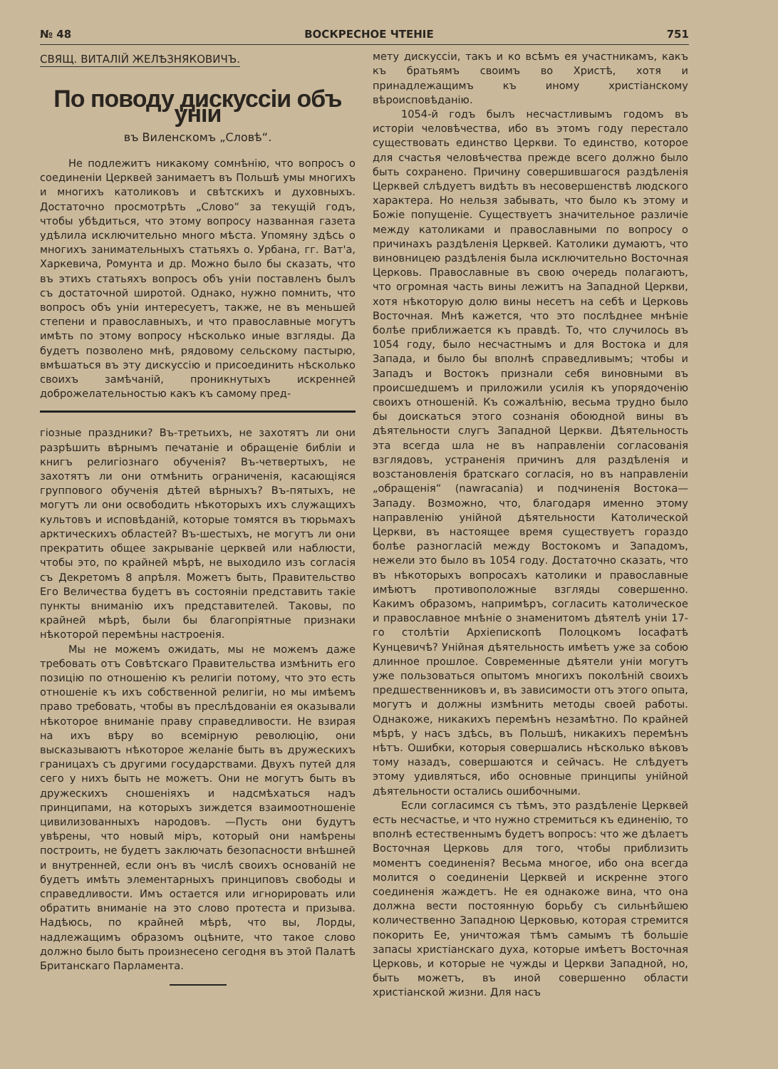№ 48 ВОСКРЕСНОЕ ЧТЕНІЕ 751
СВЯЩ. ВИТАЛІЙ ЖЕЛѢЗНЯКОВИЧЪ.
По поводу дискуссіи объ уніи
въ Виленскомъ „Словѣ“.
Не подлежитъ никакому сомнѣнію, что вопросъ о соединеніи Церквей занимаетъ въ Польшѣ умы многихъ и многихъ католиковъ и свѣтскихъ и духовныхъ. Достаточно просмотрѣть „Слово“ за текущій годъ, чтобы убѣдиться, что этому вопросу названная газета удѣлила исключительно много мѣста. Упомяну здѣсь о многихъ занимательныхъ статьяхъ о. Урбана, гг. Ват'а, Харкевича, Ромунта и др. Можно было бы сказать, что въ этихъ статьяхъ вопросъ объ уніи поставленъ былъ съ достаточной широтой. Однако, нужно помнить, что вопросъ объ уніи интересуетъ, также, не въ меньшей степени и православныхъ, и что православные могутъ имѣть по этому вопросу нѣсколько иные взгляды. Да будетъ позволено мнѣ, рядовому сельскому пастырю, вмѣшаться въ эту дискуссію и присоединить нѣсколько своихъ замѣчаній, проникнутыхъ искренней доброжелательностью какъ къ самому пред-
гіозные праздники? Въ-третьихъ, не захотятъ ли они разрѣшить вѣрнымъ печатаніе и обращеніе библіи и книгъ религіознаго обученія? Въ-четвертыхъ, не захотятъ ли они отмѣнить ограниченія, касающіяся группового обученія дѣтей вѣрныхъ? Въ-пятыхъ, не могутъ ли они освободить нѣкоторыхъ ихъ служащихъ культовъ и исповѣданій, которые томятся въ тюрьмахъ арктическихъ областей? Въ-шестыхъ, не могутъ ли они прекратить общее закрываніе церквей или наблюсти, чтобы это, по крайней мѣрѣ, не выходило изъ согласія съ Декретомъ 8 апрѣля. Можетъ быть, Правительство Его Величества будетъ въ состояніи представить такіе пункты вниманію ихъ представителей. Таковы, по крайней мѣрѣ, были бы благопріятные признаки нѣкоторой перемѣны настроенія.
Мы не можемъ ожидать, мы не можемъ даже требовать отъ Совѣтскаго Правительства измѣнить его позицію по отношенію къ религіи потому, что это есть отношеніе къ ихъ собственной религіи, но мы имѣемъ право требовать, чтобы въ преслѣдованіи ея оказывали нѣкоторое вниманіе праву справедливости. Не взирая на ихъ вѣру во всемірную революцію, они высказываютъ нѣкоторое желаніе быть въ дружескихъ границахъ съ другими государствами. Двухъ путей для сего у нихъ быть не можетъ. Они не могутъ быть въ дружескихъ сношеніяхъ и надсмѣхаться надъ принципами, на которыхъ зиждется взаимоотношеніе цивилизованныхъ народовъ. —Пусть они будутъ увѣрены, что новый міръ, который они намѣрены построить, не будетъ заключать безопасности внѣшней и внутренней, если онъ въ числѣ своихъ основаній не будетъ имѣть элементарныхъ принциповъ свободы и справедливости. Имъ остается или игнорировать или обратить вниманіе на это слово протеста и призыва. Надѣюсь, по крайней мѣрѣ, что вы, Лорды, надлежащимъ образомъ оцѣните, что такое слово должно было быть произнесено сегодня въ этой Палатѣ Британскаго Парламента.
мету дискуссіи, такъ и ко всѣмъ ея участникамъ, какъ къ братьямъ своимъ во Христѣ, хотя и принадлежащимъ къ иному христіанскому вѣроисповѣданію.
1054-й годъ былъ несчастливымъ годомъ въ исторіи человѣчества, ибо въ этомъ году перестало существовать единство Церкви. То единство, которое для счастья человѣчества прежде всего должно было быть сохранено. Причину совершившагося раздѣленія Церквей слѣдуетъ видѣть въ несовершенствѣ людского характера. Но нельзя забывать, что было къ этому и Божіе попущеніе. Существуетъ значительное различіе между католиками и православными по вопросу о причинахъ раздѣленія Церквей. Католики думаютъ, что виновницею раздѣленія была исключительно Восточная Церковь. Православные въ свою очередь полагаютъ, что огромная часть вины лежитъ на Западной Церкви, хотя нѣкоторую долю вины несетъ на себѣ и Церковь Восточная. Мнѣ кажется, что это послѣднее мнѣніе болѣе приближается къ правдѣ. То, что случилось въ 1054 году, было несчастнымъ и для Востока и для Запада, и было бы вполнѣ справедливымъ; чтобы и Западъ и Востокъ признали себя виновными въ происшедшемъ и приложили усилія къ упорядоченію своихъ отношеній. Къ сожалѣнію, весьма трудно было бы доискаться этого сознанія обоюдной вины въ дѣятельности слугъ Западной Церкви. Дѣятельность эта всегда шла не въ направленіи согласованія взглядовъ, устраненія причинъ для раздѣленія и возстановленія братскаго согласія, но въ направленіи „обращенія“ (nawracania) и подчиненія Востока—Западу. Возможно, что, благодаря именно этому направленію унійной дѣятельности Католической Церкви, въ настоящее время существуетъ гораздо болѣе разногласій между Востокомъ и Западомъ, нежели это было въ 1054 году. Достаточно сказать, что въ нѣкоторыхъ вопросахъ католики и православные имѣютъ противоположные взгляды совершенно. Какимъ образомъ, напримѣръ, согласить католическое и православное мнѣніе о знаменитомъ дѣятелѣ уніи 17-го столѣтіи Архіепископѣ Полоцкомъ Іосафатѣ Кунцевичѣ? Унійная дѣятельность имѣетъ уже за собою длинное прошлое. Современные дѣятели уніи могутъ уже пользоваться опытомъ многихъ поколѣній своихъ предшественниковъ и, въ зависимости отъ этого опыта, могутъ и должны измѣнить методы своей работы. Однакоже, никакихъ перемѣнъ незамѣтно. По крайней мѣрѣ, у насъ здѣсь, въ Польшѣ, никакихъ перемѣнъ нѣтъ. Ошибки, которыя совершались нѣсколько вѣковъ тому назадъ, совершаются и сейчасъ. Не слѣдуетъ этому удивляться, ибо основные принципы унійной дѣятельности остались ошибочными.
Если согласимся съ тѣмъ, это раздѣленіе Церквей есть несчастье, и что нужно стремиться къ единенію, то вполнѣ естественнымъ будетъ вопросъ: что же дѣлаетъ Восточная Церковь для того, чтобы приблизить моментъ соединенія? Весьма многое, ибо она всегда молится о соединеніи Церквей и искренне этого соединенія жаждетъ. Не ея однакоже вина, что она должна вести постоянную борьбу съ сильнѣйшею количественно Западною Церковью, которая стремится покорить Ее, уничтожая тѣмъ самымъ тѣ большіе запасы христіанскаго духа, которые имѣетъ Восточная Церковь, и которые не чужды и Церкви Западной, но, быть можетъ, въ иной совершенно области христіанской жизни. Для насъ